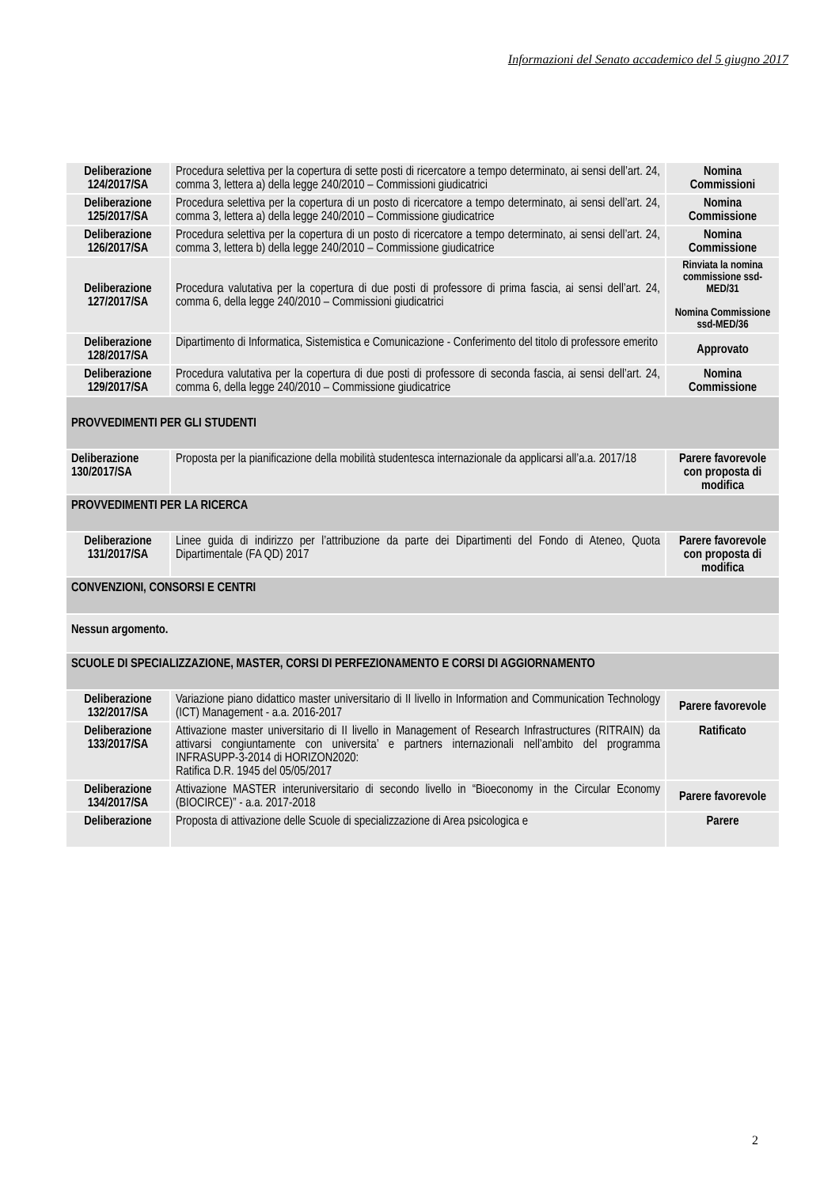Informazioni del Senato accademico del 5 giugno 2017
| Deliberazione 124/2017/SA | Procedura selettiva per la copertura di sette posti di ricercatore a tempo determinato, ai sensi dell’art. 24, comma 3, lettera a) della legge 240/2010 – Commissioni giudicatrici | Nomina Commissioni |
| Deliberazione 125/2017/SA | Procedura selettiva per la copertura di un posto di ricercatore a tempo determinato, ai sensi dell’art. 24, comma 3, lettera a) della legge 240/2010 – Commissione giudicatrice | Nomina Commissione |
| Deliberazione 126/2017/SA | Procedura selettiva per la copertura di un posto di ricercatore a tempo determinato, ai sensi dell’art. 24, comma 3, lettera b) della legge 240/2010 – Commissione giudicatrice | Nomina Commissione |
| Deliberazione 127/2017/SA | Procedura valutativa per la copertura di due posti di professore di prima fascia, ai sensi dell’art. 24, comma 6, della legge 240/2010 – Commissioni giudicatrici | Rinviata la nomina commissione ssd-MED/31 Nomina Commissione ssd-MED/36 |
| Deliberazione 128/2017/SA | Dipartimento di Informatica, Sistemistica e Comunicazione - Conferimento del titolo di professore emerito | Approvato |
| Deliberazione 129/2017/SA | Procedura valutativa per la copertura di due posti di professore di seconda fascia, ai sensi dell’art. 24, comma 6, della legge 240/2010 – Commissione giudicatrice | Nomina Commissione |
| PROVVEDIMENTI PER GLI STUDENTI | | |
| Deliberazione 130/2017/SA | Proposta per la pianificazione della mobilità studentesca internazionale da applicarsi all’a.a. 2017/18 | Parere favorevole con proposta di modifica |
| PROVVEDIMENTI PER LA RICERCA | | |
| Deliberazione 131/2017/SA | Linee guida di indirizzo per l’attribuzione da parte dei Dipartimenti del Fondo di Ateneo, Quota Dipartimentale (FA QD) 2017 | Parere favorevole con proposta di modifica |
| CONVENZIONI, CONSORSI E CENTRI | | |
| Nessun argomento. | | |
| SCUOLE DI SPECIALIZZAZIONE, MASTER, CORSI DI PERFEZIONAMENTO E CORSI DI AGGIORNAMENTO | | |
| Deliberazione 132/2017/SA | Variazione piano didattico master universitario di II livello in Information and Communication Technology (ICT) Management - a.a. 2016-2017 | Parere favorevole |
| Deliberazione 133/2017/SA | Attivazione master universitario di II livello in Management of Research Infrastructures (RITRAIN) da attivarsi congiuntamente con universita’ e partners internazionali nell’ambito del programma INFRASUPP-3-2014 di HORIZON2020: Ratifica D.R. 1945 del 05/05/2017 | Ratificato |
| Deliberazione 134/2017/SA | Attivazione MASTER interuniversitario di secondo livello in “Bioeconomy in the Circular Economy (BIOCIRCE)” - a.a. 2017-2018 | Parere favorevole |
| Deliberazione | Proposta di attivazione delle Scuole di specializzazione di Area psicologica e | Parere |
2